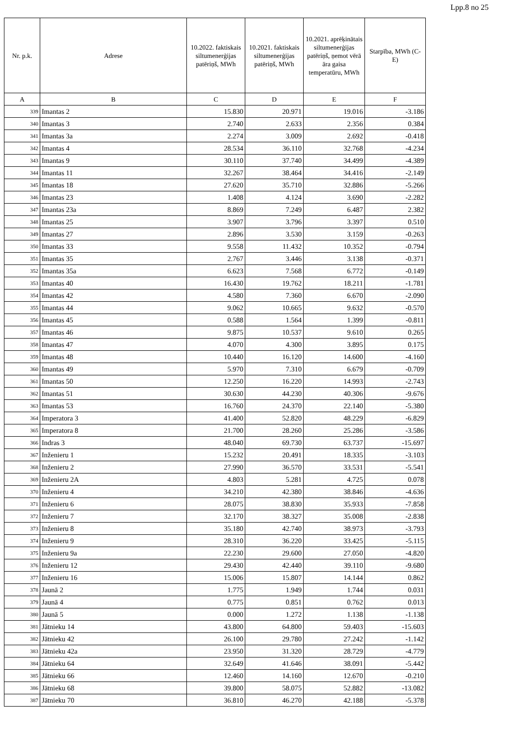Lpp.8 no 25
| Nr. p.k. | Adrese | 10.2022. faktiskais siltumenerģijas patēriņš, MWh | 10.2021. faktiskais siltumenerģijas patēriņš, MWh | 10.2021. aprēķinātais siltumenerģijas patēriņš, ņemot vērā āra gaisa temperatūru, MWh | Starpība, MWh (C-E) |
| --- | --- | --- | --- | --- | --- |
| A | B | C | D | E | F |
| 339 | Imantas 2 | 15.830 | 20.971 | 19.016 | -3.186 |
| 340 | Imantas 3 | 2.740 | 2.633 | 2.356 | 0.384 |
| 341 | Imantas 3a | 2.274 | 3.009 | 2.692 | -0.418 |
| 342 | Imantas 4 | 28.534 | 36.110 | 32.768 | -4.234 |
| 343 | Imantas 9 | 30.110 | 37.740 | 34.499 | -4.389 |
| 344 | Imantas 11 | 32.267 | 38.464 | 34.416 | -2.149 |
| 345 | Imantas 18 | 27.620 | 35.710 | 32.886 | -5.266 |
| 346 | Imantas 23 | 1.408 | 4.124 | 3.690 | -2.282 |
| 347 | Imantas 23a | 8.869 | 7.249 | 6.487 | 2.382 |
| 348 | Imantas 25 | 3.907 | 3.796 | 3.397 | 0.510 |
| 349 | Imantas 27 | 2.896 | 3.530 | 3.159 | -0.263 |
| 350 | Imantas 33 | 9.558 | 11.432 | 10.352 | -0.794 |
| 351 | Imantas 35 | 2.767 | 3.446 | 3.138 | -0.371 |
| 352 | Imantas 35a | 6.623 | 7.568 | 6.772 | -0.149 |
| 353 | Imantas 40 | 16.430 | 19.762 | 18.211 | -1.781 |
| 354 | Imantas 42 | 4.580 | 7.360 | 6.670 | -2.090 |
| 355 | Imantas 44 | 9.062 | 10.665 | 9.632 | -0.570 |
| 356 | Imantas 45 | 0.588 | 1.564 | 1.399 | -0.811 |
| 357 | Imantas 46 | 9.875 | 10.537 | 9.610 | 0.265 |
| 358 | Imantas 47 | 4.070 | 4.300 | 3.895 | 0.175 |
| 359 | Imantas 48 | 10.440 | 16.120 | 14.600 | -4.160 |
| 360 | Imantas 49 | 5.970 | 7.310 | 6.679 | -0.709 |
| 361 | Imantas 50 | 12.250 | 16.220 | 14.993 | -2.743 |
| 362 | Imantas 51 | 30.630 | 44.230 | 40.306 | -9.676 |
| 363 | Imantas 53 | 16.760 | 24.370 | 22.140 | -5.380 |
| 364 | Imperatora 3 | 41.400 | 52.820 | 48.229 | -6.829 |
| 365 | Imperatora 8 | 21.700 | 28.260 | 25.286 | -3.586 |
| 366 | Indras 3 | 48.040 | 69.730 | 63.737 | -15.697 |
| 367 | Inženieru 1 | 15.232 | 20.491 | 18.335 | -3.103 |
| 368 | Inženieru 2 | 27.990 | 36.570 | 33.531 | -5.541 |
| 369 | Inženieru 2A | 4.803 | 5.281 | 4.725 | 0.078 |
| 370 | Inženieru 4 | 34.210 | 42.380 | 38.846 | -4.636 |
| 371 | Inženieru 6 | 28.075 | 38.830 | 35.933 | -7.858 |
| 372 | Inženieru 7 | 32.170 | 38.327 | 35.008 | -2.838 |
| 373 | Inženieru 8 | 35.180 | 42.740 | 38.973 | -3.793 |
| 374 | Inženieru 9 | 28.310 | 36.220 | 33.425 | -5.115 |
| 375 | Inženieru 9a | 22.230 | 29.600 | 27.050 | -4.820 |
| 376 | Inženieru 12 | 29.430 | 42.440 | 39.110 | -9.680 |
| 377 | Inženieru 16 | 15.006 | 15.807 | 14.144 | 0.862 |
| 378 | Jaunā 2 | 1.775 | 1.949 | 1.744 | 0.031 |
| 379 | Jaunā 4 | 0.775 | 0.851 | 0.762 | 0.013 |
| 380 | Jaunā 5 | 0.000 | 1.272 | 1.138 | -1.138 |
| 381 | Jātnieku 14 | 43.800 | 64.800 | 59.403 | -15.603 |
| 382 | Jātnieku 42 | 26.100 | 29.780 | 27.242 | -1.142 |
| 383 | Jātnieku 42a | 23.950 | 31.320 | 28.729 | -4.779 |
| 384 | Jātnieku 64 | 32.649 | 41.646 | 38.091 | -5.442 |
| 385 | Jātnieku 66 | 12.460 | 14.160 | 12.670 | -0.210 |
| 386 | Jātnieku 68 | 39.800 | 58.075 | 52.882 | -13.082 |
| 387 | Jātnieku 70 | 36.810 | 46.270 | 42.188 | -5.378 |